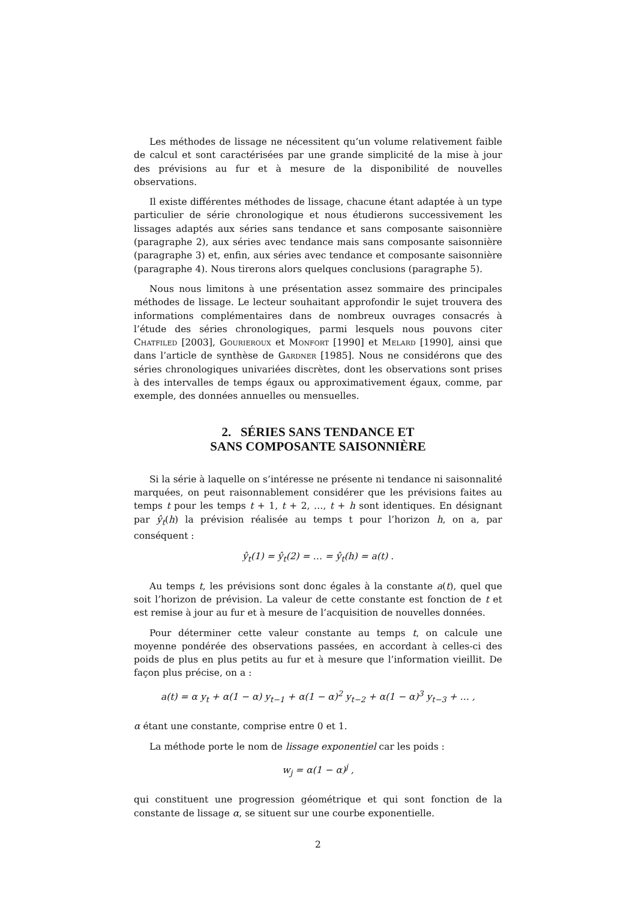Les méthodes de lissage ne nécessitent qu’un volume relativement faible de calcul et sont caractérisées par une grande simplicité de la mise à jour des prévisions au fur et à mesure de la disponibilité de nouvelles observations.
Il existe différentes méthodes de lissage, chacune étant adaptée à un type particulier de série chronologique et nous étudierons successivement les lissages adaptés aux séries sans tendance et sans composante saisonnière (paragraphe 2), aux séries avec tendance mais sans composante saisonnière (paragraphe 3) et, enfin, aux séries avec tendance et composante saisonnière (paragraphe 4). Nous tirerons alors quelques conclusions (paragraphe 5).
Nous nous limitons à une présentation assez sommaire des principales méthodes de lissage. Le lecteur souhaitant approfondir le sujet trouvera des informations complémentaires dans de nombreux ouvrages consacrés à l’étude des séries chronologiques, parmi lesquels nous pouvons citer Chatfiled [2003], Gourieroux et Monfort [1990] et Melard [1990], ainsi que dans l’article de synthèse de Gardner [1985]. Nous ne considérons que des séries chronologiques univariées discrètes, dont les observations sont prises à des intervalles de temps égaux ou approximativement égaux, comme, par exemple, des données annuelles ou mensuelles.
2. SÉRIES SANS TENDANCE ET
SANS COMPOSANTE SAISONNIÈRE
Si la série à laquelle on s’intéresse ne présente ni tendance ni saisonnalité marquées, on peut raisonnablement considérer que les prévisions faites au temps t pour les temps t + 1, t + 2, …, t + h sont identiques. En désignant par ŷ<sub>t</sub>(h) la prévision réalisée au temps t pour l’horizon h, on a, par conséquent :
ŷ<sub>t</sub>(1) = ŷ<sub>t</sub>(2) = … = ŷ<sub>t</sub>(h) = a(t) .
Au temps t, les prévisions sont donc égales à la constante a(t), quel que soit l’horizon de prévision. La valeur de cette constante est fonction de t et est remise à jour au fur et à mesure de l’acquisition de nouvelles données.
Pour déterminer cette valeur constante au temps t, on calcule une moyenne pondérée des observations passées, en accordant à celles-ci des poids de plus en plus petits au fur et à mesure que l’information vieillit. De façon plus précise, on a :
a(t) = α y<sub>t</sub> + α(1 − α) y<sub>t−1</sub> + α(1 − α)<sup>2</sup> y<sub>t−2</sub> + α(1 − α)<sup>3</sup> y<sub>t−3</sub> + … ,
α étant une constante, comprise entre 0 et 1.
La méthode porte le nom de lissage exponentiel car les poids :
w<sub>j</sub> = α(1 − α)<sup>j</sup> ,
qui constituent une progression géométrique et qui sont fonction de la constante de lissage α, se situent sur une courbe exponentielle.
2